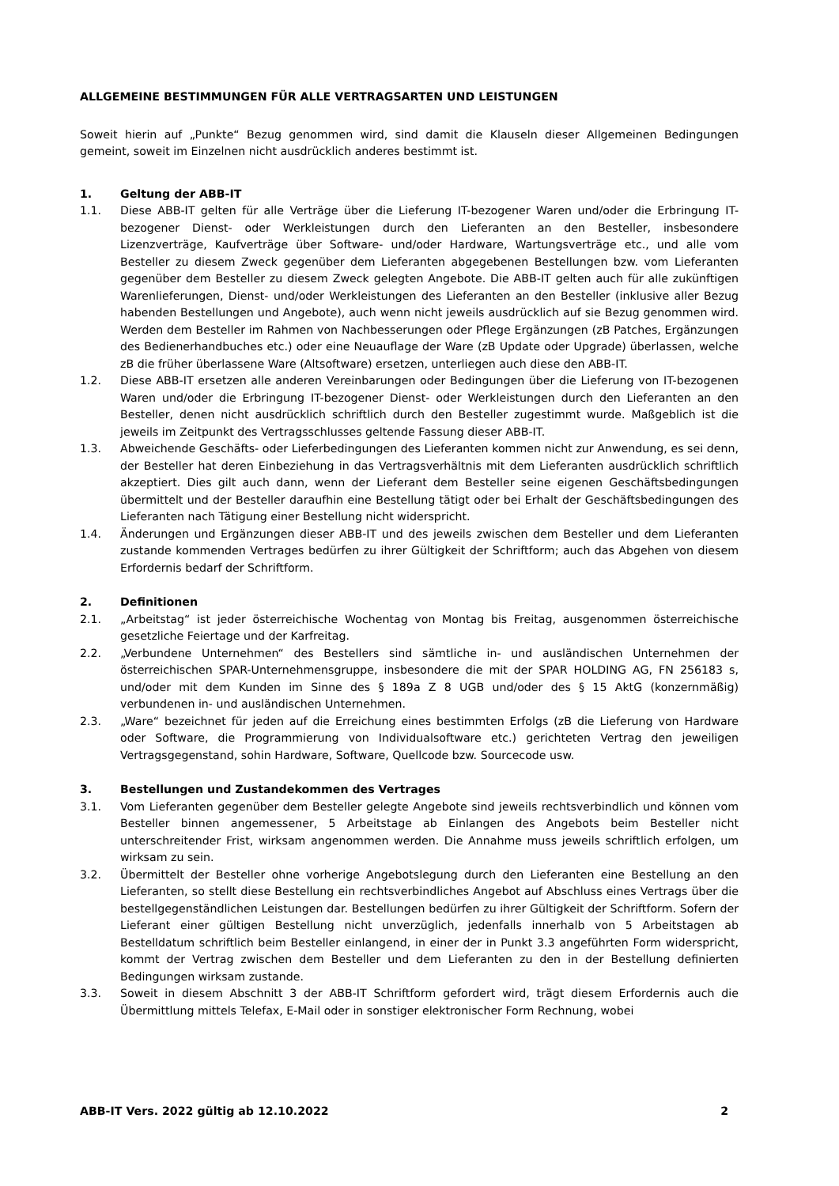ALLGEMEINE BESTIMMUNGEN FÜR ALLE VERTRAGSARTEN UND LEISTUNGEN
Soweit hierin auf „Punkte“ Bezug genommen wird, sind damit die Klauseln dieser Allgemeinen Bedingungen gemeint, soweit im Einzelnen nicht ausdrücklich anderes bestimmt ist.
1. Geltung der ABB-IT
1.1. Diese ABB-IT gelten für alle Verträge über die Lieferung IT-bezogener Waren und/oder die Erbringung IT-bezogener Dienst- oder Werkleistungen durch den Lieferanten an den Besteller, insbesondere Lizenzverträge, Kaufverträge über Software- und/oder Hardware, Wartungsverträge etc., und alle vom Besteller zu diesem Zweck gegenüber dem Lieferanten abgegebenen Bestellungen bzw. vom Lieferanten gegenüber dem Besteller zu diesem Zweck gelegten Angebote. Die ABB-IT gelten auch für alle zukünftigen Warenlieferungen, Dienst- und/oder Werkleistungen des Lieferanten an den Besteller (inklusive aller Bezug habenden Bestellungen und Angebote), auch wenn nicht jeweils ausdrücklich auf sie Bezug genommen wird. Werden dem Besteller im Rahmen von Nachbesserungen oder Pflege Ergänzungen (zB Patches, Ergänzungen des Bedienerhandbuches etc.) oder eine Neuauflage der Ware (zB Update oder Upgrade) überlassen, welche zB die früher überlassene Ware (Altsoftware) ersetzen, unterliegen auch diese den ABB-IT.
1.2. Diese ABB-IT ersetzen alle anderen Vereinbarungen oder Bedingungen über die Lieferung von IT-bezogenen Waren und/oder die Erbringung IT-bezogener Dienst- oder Werkleistungen durch den Lieferanten an den Besteller, denen nicht ausdrücklich schriftlich durch den Besteller zugestimmt wurde. Maßgeblich ist die jeweils im Zeitpunkt des Vertragsschlusses geltende Fassung dieser ABB-IT.
1.3. Abweichende Geschäfts- oder Lieferbedingungen des Lieferanten kommen nicht zur Anwendung, es sei denn, der Besteller hat deren Einbeziehung in das Vertragsverhältnis mit dem Lieferanten ausdrücklich schriftlich akzeptiert. Dies gilt auch dann, wenn der Lieferant dem Besteller seine eigenen Geschäftsbedingungen übermittelt und der Besteller daraufhin eine Bestellung tätigt oder bei Erhalt der Geschäftsbedingungen des Lieferanten nach Tätigung einer Bestellung nicht widerspricht.
1.4. Änderungen und Ergänzungen dieser ABB-IT und des jeweils zwischen dem Besteller und dem Lieferanten zustande kommenden Vertrages bedürfen zu ihrer Gültigkeit der Schriftform; auch das Abgehen von diesem Erfordernis bedarf der Schriftform.
2. Definitionen
2.1. „Arbeitstag“ ist jeder österreichische Wochentag von Montag bis Freitag, ausgenommen österreichische gesetzliche Feiertage und der Karfreitag.
2.2. „Verbundene Unternehmen“ des Bestellers sind sämtliche in- und ausländischen Unternehmen der österreichischen SPAR-Unternehmensgruppe, insbesondere die mit der SPAR HOLDING AG, FN 256183 s, und/oder mit dem Kunden im Sinne des § 189a Z 8 UGB und/oder des § 15 AktG (konzernmäßig) verbundenen in- und ausländischen Unternehmen.
2.3. „Ware“ bezeichnet für jeden auf die Erreichung eines bestimmten Erfolgs (zB die Lieferung von Hardware oder Software, die Programmierung von Individualsoftware etc.) gerichteten Vertrag den jeweiligen Vertragsgegenstand, sohin Hardware, Software, Quellcode bzw. Sourcecode usw.
3. Bestellungen und Zustandekommen des Vertrages
3.1. Vom Lieferanten gegenüber dem Besteller gelegte Angebote sind jeweils rechtsverbindlich und können vom Besteller binnen angemessener, 5 Arbeitstage ab Einlangen des Angebots beim Besteller nicht unterschreitender Frist, wirksam angenommen werden. Die Annahme muss jeweils schriftlich erfolgen, um wirksam zu sein.
3.2. Übermittelt der Besteller ohne vorherige Angebotslegung durch den Lieferanten eine Bestellung an den Lieferanten, so stellt diese Bestellung ein rechtsverbindliches Angebot auf Abschluss eines Vertrags über die bestellgegenständlichen Leistungen dar. Bestellungen bedürfen zu ihrer Gültigkeit der Schriftform. Sofern der Lieferant einer gültigen Bestellung nicht unverzüglich, jedenfalls innerhalb von 5 Arbeitstagen ab Bestelldatum schriftlich beim Besteller einlangend, in einer der in Punkt 3.3 angeführten Form widerspricht, kommt der Vertrag zwischen dem Besteller und dem Lieferanten zu den in der Bestellung definierten Bedingungen wirksam zustande.
3.3. Soweit in diesem Abschnitt 3 der ABB-IT Schriftform gefordert wird, trägt diesem Erfordernis auch die Übermittlung mittels Telefax, E-Mail oder in sonstiger elektronischer Form Rechnung, wobei
ABB-IT Vers. 2022 gültig ab 12.10.2022 2